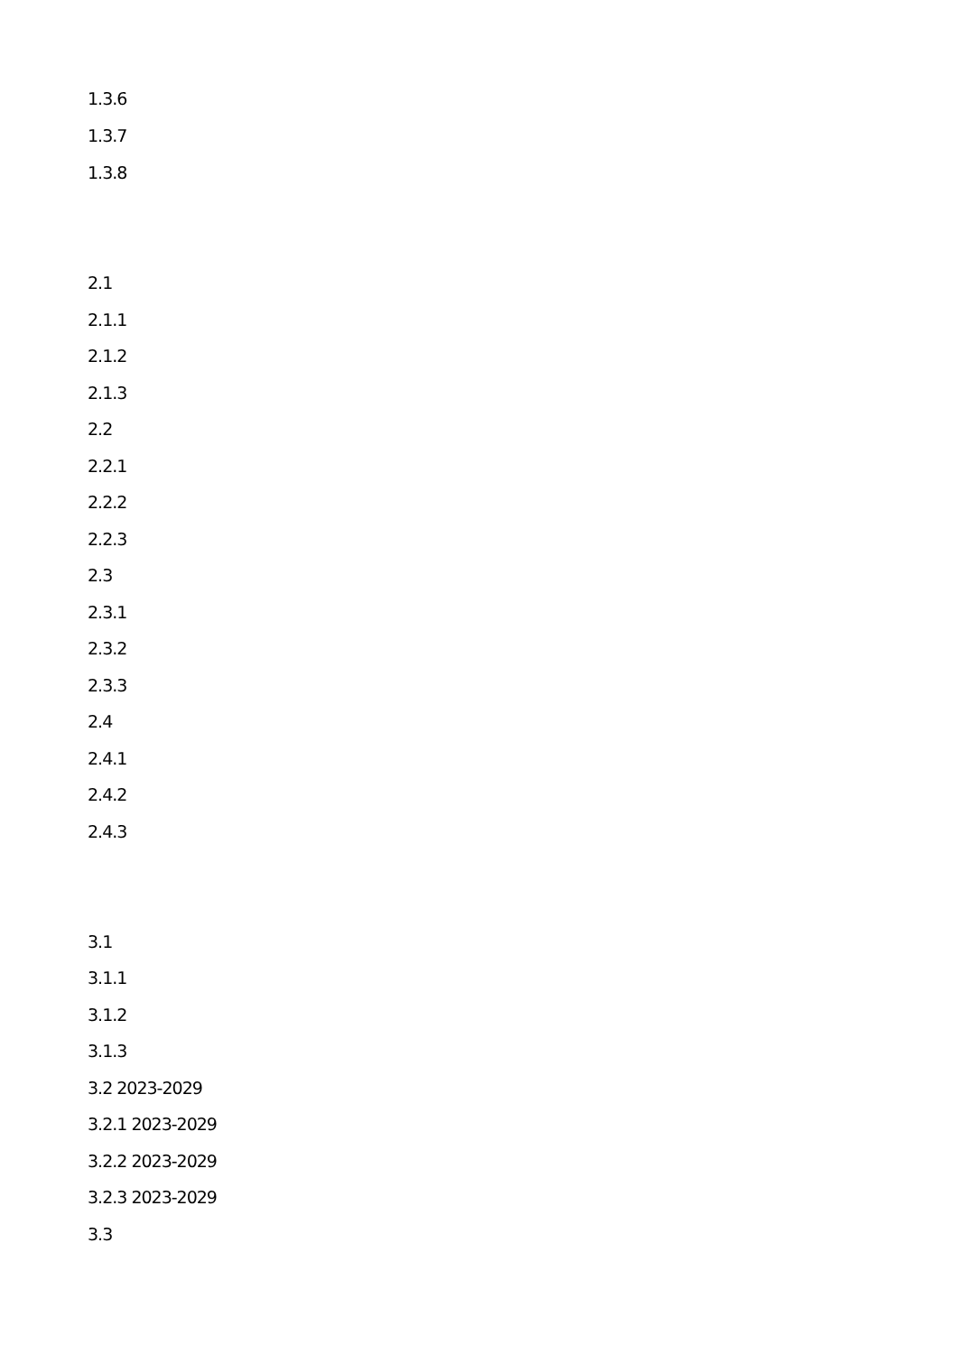1.3.6
1.3.7
1.3.8
2.1
2.1.1
2.1.2
2.1.3
2.2
2.2.1
2.2.2
2.2.3
2.3
2.3.1
2.3.2
2.3.3
2.4
2.4.1
2.4.2
2.4.3
3.1
3.1.1
3.1.2
3.1.3
3.2 2023-2029
3.2.1 2023-2029
3.2.2 2023-2029
3.2.3 2023-2029
3.3